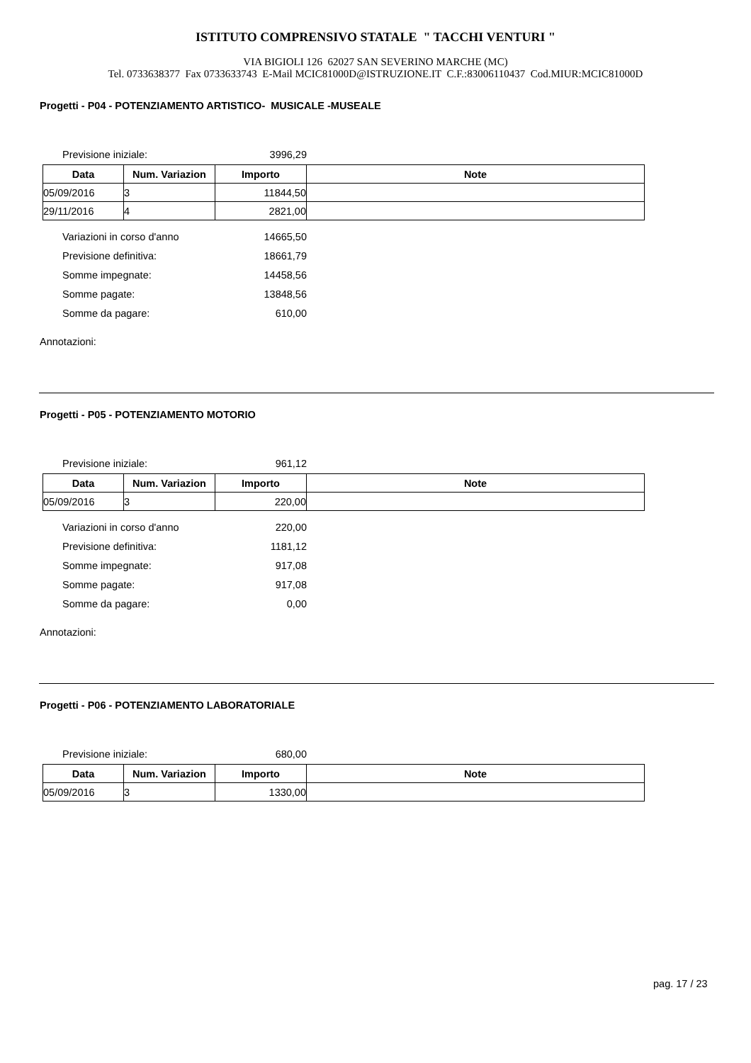ISTITUTO COMPRENSIVO STATALE " TACCHI VENTURI "
VIA BIGIOLI 126 62027 SAN SEVERINO MARCHE (MC)
Tel. 0733638377 Fax 0733633743 E-Mail MCIC81000D@ISTRUZIONE.IT C.F.:83006110437 Cod.MIUR:MCIC81000D
Progetti - P04 - POTENZIAMENTO ARTISTICO- MUSICALE -MUSEALE
Previsione iniziale: 3996,29
| Data | Num. Variazion | Importo | Note |
| --- | --- | --- | --- |
| 05/09/2016 | 3 | 11844,50 | |
| 29/11/2016 | 4 | 2821,00 | |
Variazioni in corso d'anno 14665,50
Previsione definitiva: 18661,79
Somme impegnate: 14458,56
Somme pagate: 13848,56
Somme da pagare: 610,00
Annotazioni:
Progetti - P05 - POTENZIAMENTO MOTORIO
Previsione iniziale: 961,12
| Data | Num. Variazion | Importo | Note |
| --- | --- | --- | --- |
| 05/09/2016 | 3 | 220,00 | |
Variazioni in corso d'anno 220,00
Previsione definitiva: 1181,12
Somme impegnate: 917,08
Somme pagate: 917,08
Somme da pagare: 0,00
Annotazioni:
Progetti - P06 - POTENZIAMENTO LABORATORIALE
Previsione iniziale: 680,00
| Data | Num. Variazion | Importo | Note |
| --- | --- | --- | --- |
| 05/09/2016 | 3 | 1330,00 | |
pag. 17 / 23